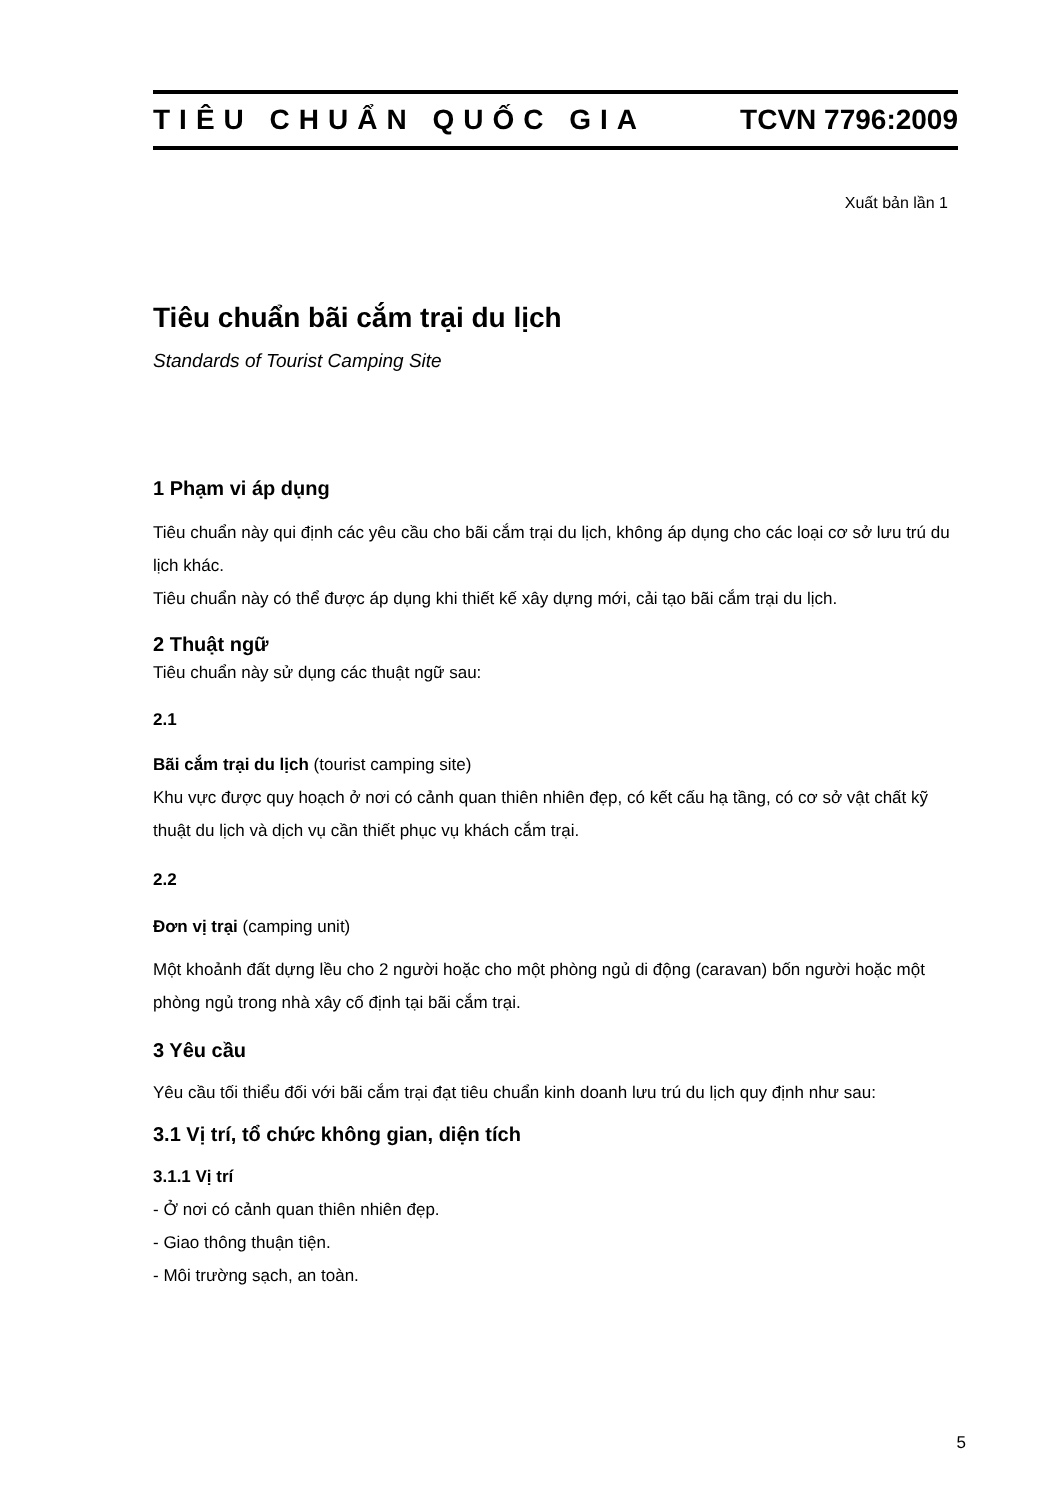TIÊU CHUẨN QUỐC GIA TCVN 7796:2009
Xuất bản lần 1
Tiêu chuẩn bãi cắm trại du lịch
Standards of Tourist Camping Site
1 Phạm vi áp dụng
Tiêu chuẩn này qui định các yêu cầu cho bãi cắm trại du lịch, không áp dụng cho các loại cơ sở lưu trú du lịch khác.
Tiêu chuẩn này có thể được áp dụng khi thiết kế xây dựng mới, cải tạo bãi cắm trại du lịch.
2 Thuật ngữ
Tiêu chuẩn này sử dụng các thuật ngữ sau:
2.1
Bãi cắm trại du lịch (tourist camping site)
Khu vực được quy hoạch ở nơi có cảnh quan thiên nhiên đẹp, có kết cấu hạ tầng, có cơ sở vật chất kỹ thuật du lịch và dịch vụ cần thiết phục vụ khách cắm trại.
2.2
Đơn vị trại (camping unit)
Một khoảnh đất dựng lều cho 2 người hoặc cho một phòng ngủ di động (caravan) bốn người hoặc một phòng ngủ trong nhà xây cố định tại bãi cắm trại.
3 Yêu cầu
Yêu cầu tối thiểu đối với bãi cắm trại đạt tiêu chuẩn kinh doanh lưu trú du lịch quy định như sau:
3.1 Vị trí, tổ chức không gian, diện tích
3.1.1 Vị trí
- Ở nơi có cảnh quan thiên nhiên đẹp.
- Giao thông thuận tiện.
- Môi trường sạch, an toàn.
5